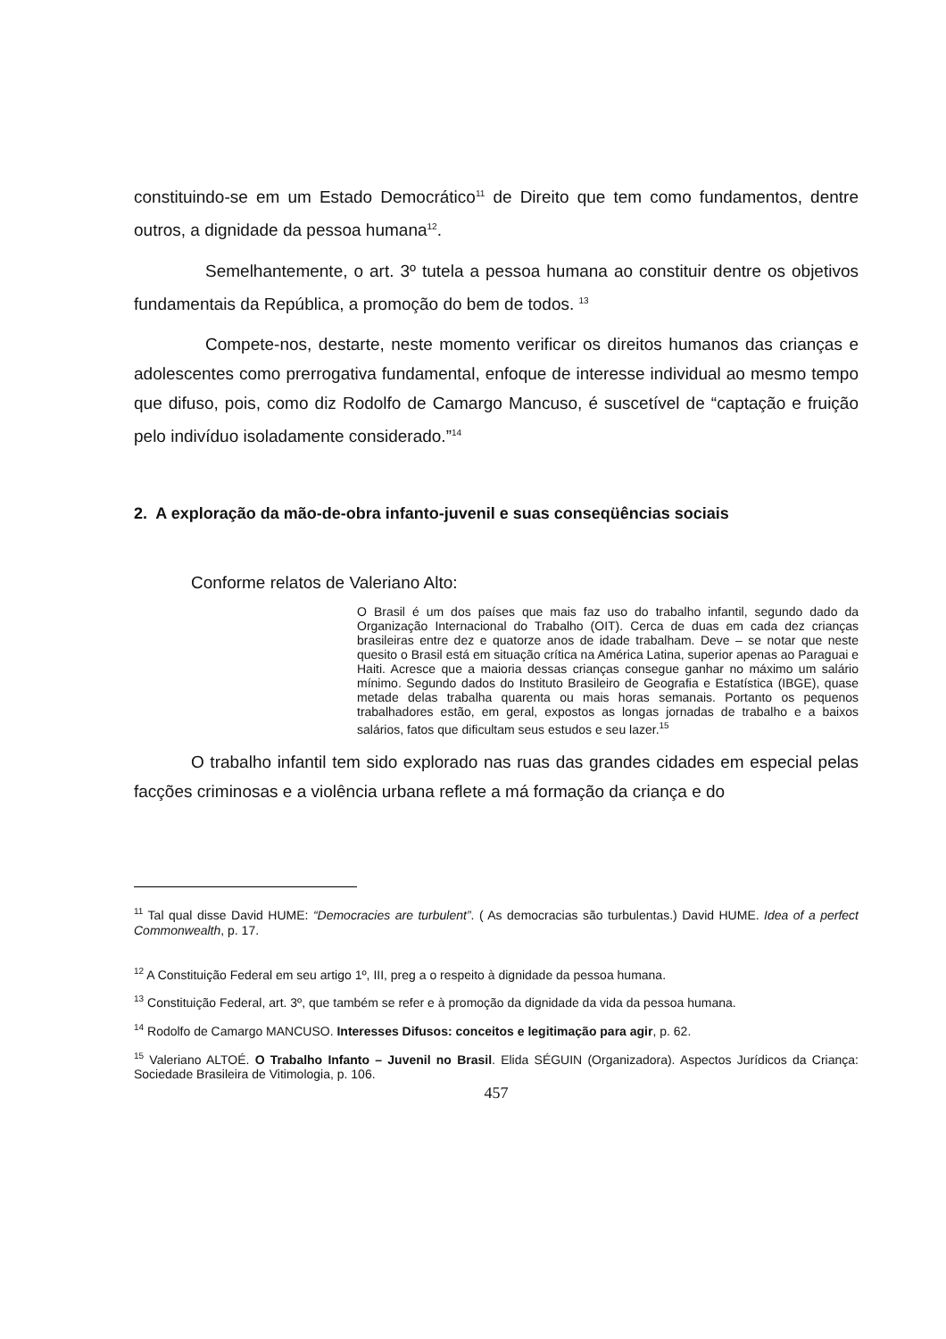constituindo-se em um Estado Democrático<sup>11</sup> de Direito que tem como fundamentos, dentre outros, a dignidade da pessoa humana<sup>12</sup>.
Semelhantemente, o art. 3º tutela a pessoa humana ao constituir dentre os objetivos fundamentais da República, a promoção do bem de todos. <sup>13</sup>
Compete-nos, destarte, neste momento verificar os direitos humanos das crianças e adolescentes como prerrogativa fundamental, enfoque de interesse individual ao mesmo tempo que difuso, pois, como diz Rodolfo de Camargo Mancuso, é suscetível de “captação e fruição pelo indivíduo isoladamente considerado.”<sup>14</sup>
2. A exploração da mão-de-obra infanto-juvenil e suas conseqüências sociais
Conforme relatos de Valeriano Alto:
O Brasil é um dos países que mais faz uso do trabalho infantil, segundo dado da Organização Internacional do Trabalho (OIT). Cerca de duas em cada dez crianças brasileiras entre dez e quatorze anos de idade trabalham. Deve – se notar que neste quesito o Brasil está em situação crítica na América Latina, superior apenas ao Paraguai e Haiti. Acresce que a maioria dessas crianças consegue ganhar no máximo um salário mínimo. Segundo dados do Instituto Brasileiro de Geografia e Estatística (IBGE), quase metade delas trabalha quarenta ou mais horas semanais. Portanto os pequenos trabalhadores estão, em geral, expostos as longas jornadas de trabalho e a baixos salários, fatos que dificultam seus estudos e seu lazer.<sup>15</sup>
O trabalho infantil tem sido explorado nas ruas das grandes cidades em especial pelas facções criminosas e a violência urbana reflete a má formação da criança e do
<sup>11</sup> Tal qual disse David HUME: “Democracies are turbulent”. ( As democracias são turbulentas.) David HUME. Idea of a perfect Commonwealth, p. 17.
<sup>12</sup> A Constituição Federal em seu artigo 1º, III, preg a o respeito à dignidade da pessoa humana.
<sup>13</sup> Constituição Federal, art. 3º, que também se refer e à promoção da dignidade da vida da pessoa humana.
<sup>14</sup> Rodolfo de Camargo MANCUSO. Interesses Difusos: conceitos e legitimação para agir, p. 62.
<sup>15</sup> Valeriano ALTOÉ. O Trabalho Infanto – Juvenil no Brasil. Elida SÉGUIN (Organizadora). Aspectos Jurídicos da Criança: Sociedade Brasileira de Vitimologia, p. 106.
457